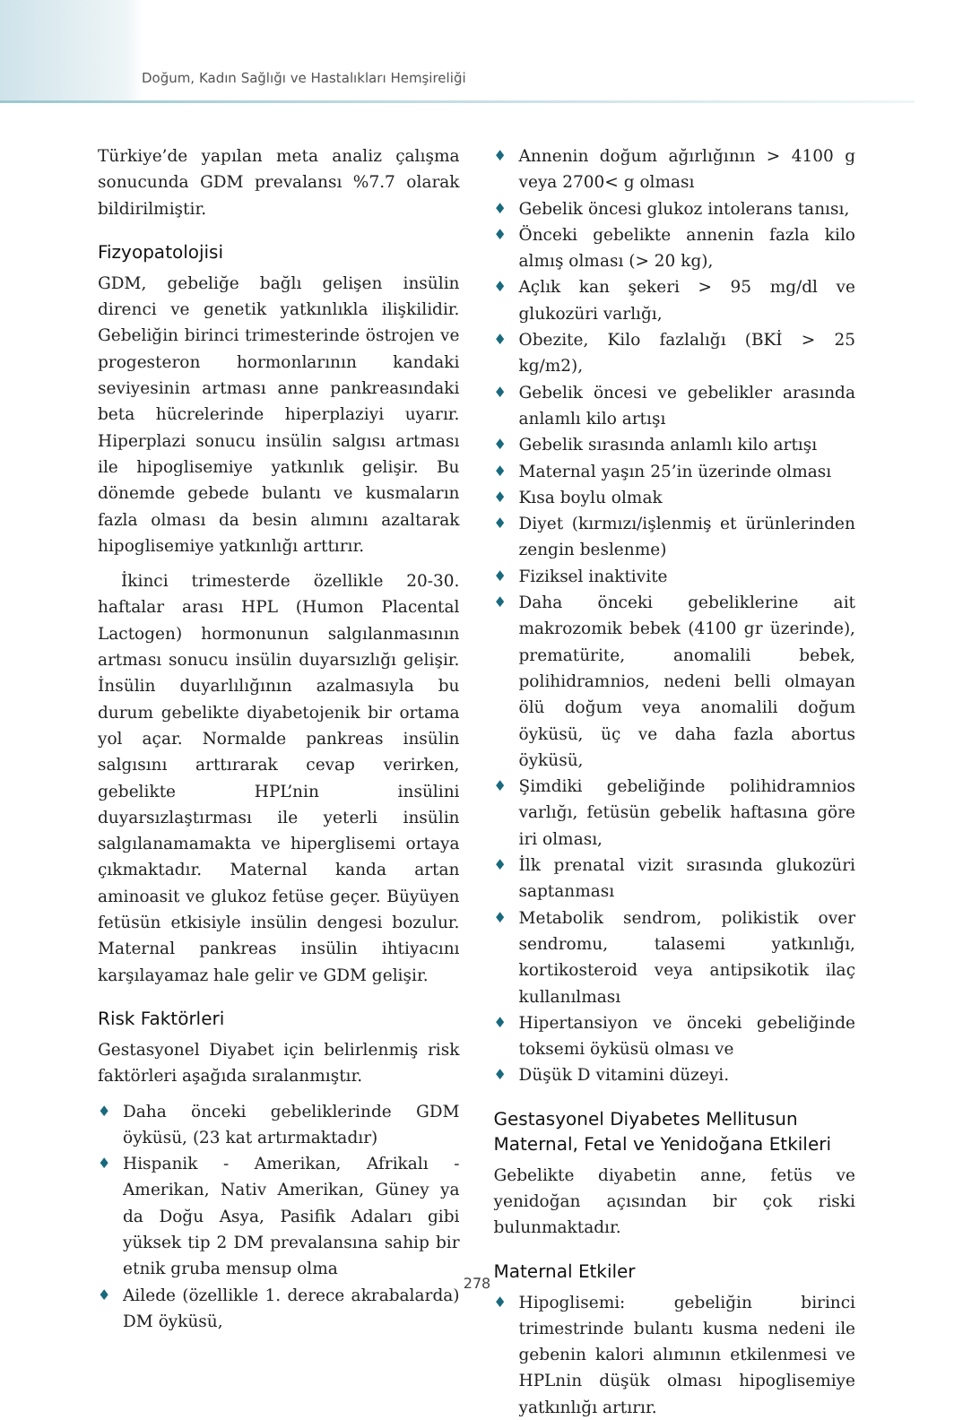Doğum, Kadın Sağlığı ve Hastalıkları Hemşireliği
Türkiye’de yapılan meta analiz çalışma sonucunda GDM prevalansı %7.7 olarak bildirilmiştir.
Fizyopatolojisi
GDM, gebeliğe bağlı gelişen insülin direnci ve genetik yatkınlıkla ilişkilidir. Gebeliğin birinci trimesterinde östrojen ve progesteron hormonlarının kandaki seviyesinin artması anne pankreasındaki beta hücrelerinde hiperplaziyi uyarır. Hiperplazi sonucu insülin salgısı artması ile hipoglisemiye yatkınlık gelişir. Bu dönemde gebede bulantı ve kusmaların fazla olması da besin alımını azaltarak hipoglisemiye yatkınlığı arttırır.
İkinci trimesterde özellikle 20-30. haftalar arası HPL (Humon Placental Lactogen) hormonunun salgılanmasının artması sonucu insülin duyarsızlığı gelişir. İnsülin duyarlılığının azalmasıyla bu durum gebelikte diyabetojenik bir ortama yol açar. Normalde pankreas insülin salgısını arttırarak cevap verirken, gebelikte HPL’nin insülini duyarsızlaştırması ile yeterli insülin salgılanamamakta ve hiperglisemi ortaya çıkmaktadır. Maternal kanda artan aminoasit ve glukoz fetüse geçer. Büyüyen fetüsün etkisiyle insülin dengesi bozulur. Maternal pankreas insülin ihtiyacını karşılayamaz hale gelir ve GDM gelişir.
Risk Faktörleri
Gestasyonel Diyabet için belirlenmiş risk faktörleri aşağıda sıralanmıştır.
♦ Daha önceki gebeliklerinde GDM öyküsü, (23 kat artırmaktadır)
♦ Hispanik - Amerikan, Afrikalı - Amerikan, Nativ Amerikan, Güney ya da Doğu Asya, Pasifik Adaları gibi yüksek tip 2 DM prevalansına sahip bir etnik gruba mensup olma
♦ Ailede (özellikle 1. derece akrabalarda) DM öyküsü,
♦ Annenin doğum ağırlığının > 4100 g veya 2700< g olması
♦ Gebelik öncesi glukoz intolerans tanısı,
♦ Önceki gebelikte annenin fazla kilo almış olması (> 20 kg),
♦ Açlık kan şekeri > 95 mg/dl ve glukozüri varlığı,
♦ Obezite, Kilo fazlalığı (BKİ > 25 kg/m2),
♦ Gebelik öncesi ve gebelikler arasında anlamlı kilo artışı
♦ Gebelik sırasında anlamlı kilo artışı
♦ Maternal yaşın 25’in üzerinde olması
♦ Kısa boylu olmak
♦ Diyet (kırmızı/işlenmiş et ürünlerinden zengin beslenme)
♦ Fiziksel inaktivite
♦ Daha önceki gebeliklerine ait makrozomik bebek (4100 gr üzerinde), prematürite, anomalili bebek, polihidramnios, nedeni belli olmayan ölü doğum veya anomalili doğum öyküsü, üç ve daha fazla abortus öyküsü,
♦ Şimdiki gebeliğinde polihidramnios varlığı, fetüsün gebelik haftasına göre iri olması,
♦ İlk prenatal vizit sırasında glukozüri saptanması
♦ Metabolik sendrom, polikistik over sendromu, talasemi yatkınlığı, kortikosteroid veya antipsikotik ilaç kullanılması
♦ Hipertansiyon ve önceki gebeliğinde toksemi öyküsü olması ve
♦ Düşük D vitamini düzeyi.
Gestasyonel Diyabetes Mellitusun Maternal, Fetal ve Yenidoğana Etkileri
Gebelikte diyabetin anne, fetüs ve yenidoğan açısından bir çok riski bulunmaktadır.
Maternal Etkiler
♦ Hipoglisemi: gebeliğin birinci trimestrinde bulantı kusma nedeni ile gebenin kalori alımının etkilenmesi ve HPLnin düşük olması hipoglisemiye yatkınlığı artırır.
278